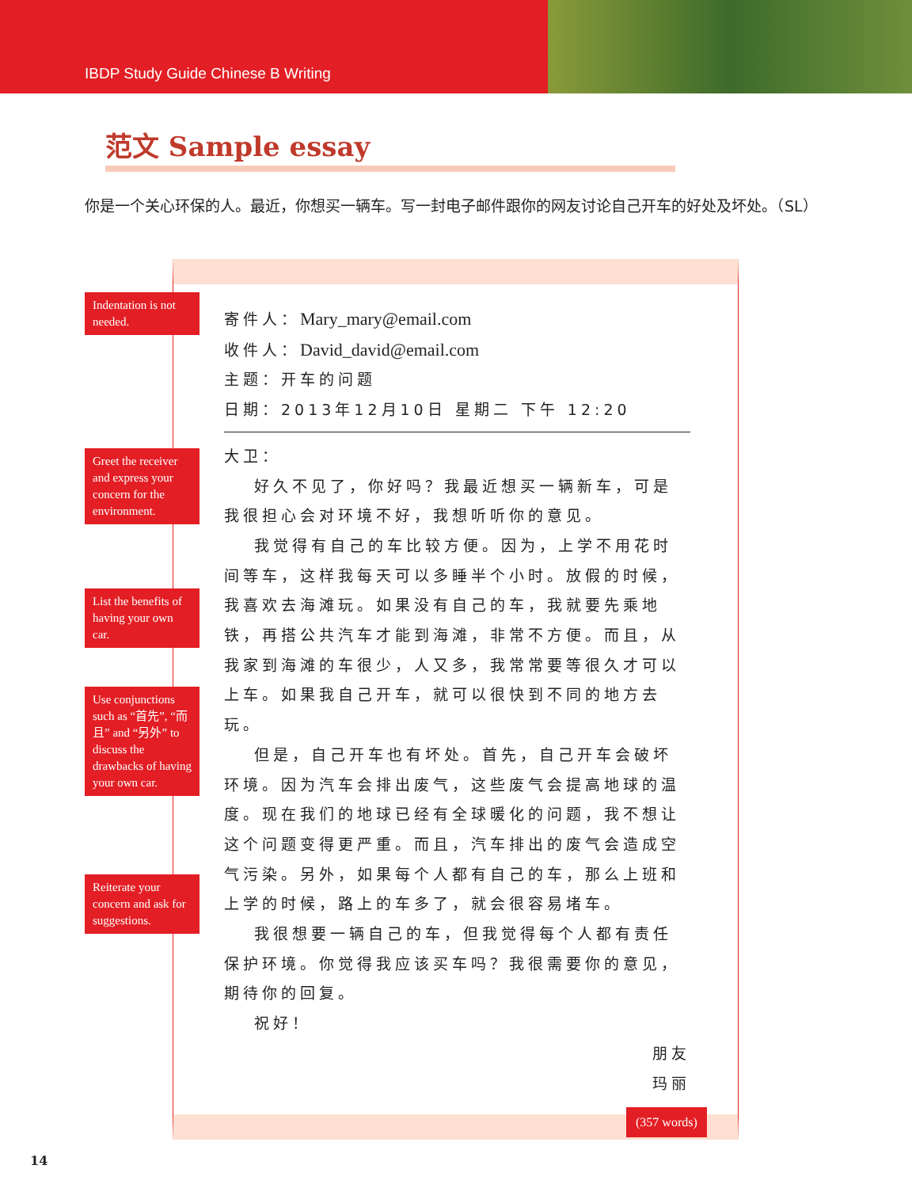IBDP Study Guide Chinese B Writing
范文 Sample essay
你是一个关心环保的人。最近，你想买一辆车。写一封电子邮件跟你的网友讨论自己开车的好处及坏处。（SL）
Indentation is not needed.
Greet the receiver and express your concern for the environment.
List the benefits of having your own car.
Use conjunctions such as “首先”, “而且” and “另外” to discuss the drawbacks of having your own car.
Reiterate your concern and ask for suggestions.
寄件人：Mary_mary@email.com
收件人：David_david@email.com
主题：开车的问题
日期：2013年12月10日 星期二 下午 12:20
大卫：
好久不见了，你好吗？我最近想买一辆新车，可是我很担心会对环境不好，我想听听你的意见。
我觉得有自己的车比较方便。因为，上学不用花时间等车，这样我每天可以多睡半个小时。放假的时候，我喜欢去海滩玩。如果没有自己的车，我就要先乘地铁，再搭公共汽车才能到海滩，非常不方便。而且，从我家到海滩的车很少，人又多，我常常要等很久才可以上车。如果我自己开车，就可以很快到不同的地方去玩。
但是，自己开车也有坏处。首先，自己开车会破坏环境。因为汽车会排出废气，这些废气会提高地球的温度。现在我们的地球已经有全球暖化的问题，我不想让这个问题变得更严重。而且，汽车排出的废气会造成空气污染。另外，如果每个人都有自己的车，那么上班和上学的时候，路上的车多了，就会很容易堵车。
我很想要一辆自己的车，但我觉得每个人都有责任保护环境。你觉得我应该买车吗？我很需要你的意见，期待你的回复。
祝好！
朋友
玛丽
(357 words)
14